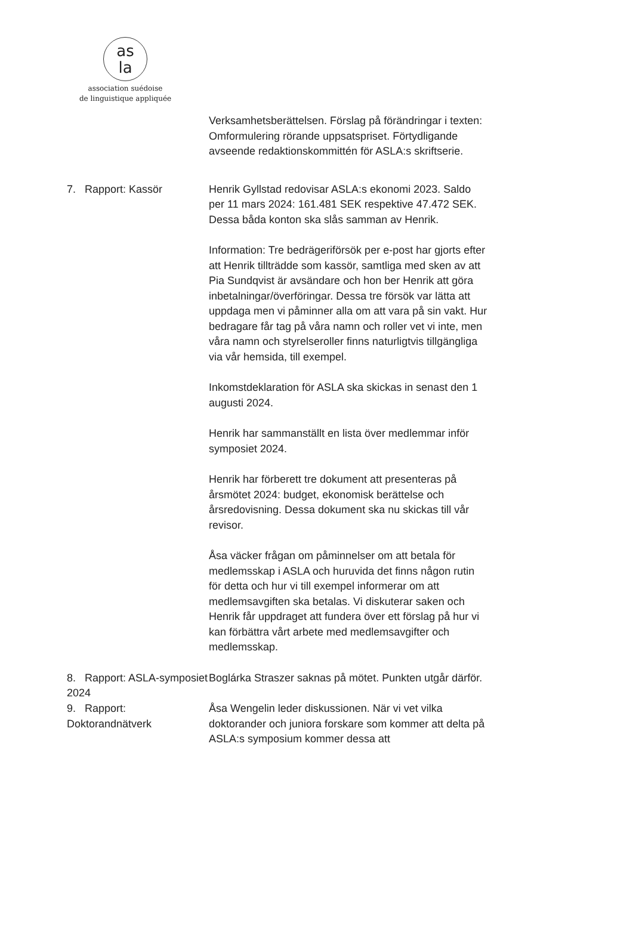as
la
association suédoise
de linguistique appliquée
Verksamhetsberättelsen. Förslag på förändringar i texten: Omformulering rörande uppsatspriset. Förtydligande avseende redaktionskommittén för ASLA:s skriftserie.
7. Rapport: Kassör Henrik Gyllstad redovisar ASLA:s ekonomi 2023. Saldo per 11 mars 2024: 161.481 SEK respektive 47.472 SEK. Dessa båda konton ska slås samman av Henrik.
Information: Tre bedrägeriförsök per e-post har gjorts efter att Henrik tillträdde som kassör, samtliga med sken av att Pia Sundqvist är avsändare och hon ber Henrik att göra inbetalningar/överföringar. Dessa tre försök var lätta att uppdaga men vi påminner alla om att vara på sin vakt. Hur bedragare får tag på våra namn och roller vet vi inte, men våra namn och styrelseroller finns naturligtvis tillgängliga via vår hemsida, till exempel.
Inkomstdeklaration för ASLA ska skickas in senast den 1 augusti 2024.
Henrik har sammanställt en lista över medlemmar inför symposiet 2024.
Henrik har förberett tre dokument att presenteras på årsmötet 2024: budget, ekonomisk berättelse och årsredovisning. Dessa dokument ska nu skickas till vår revisor.
Åsa väcker frågan om påminnelser om att betala för medlemsskap i ASLA och huruvida det finns någon rutin för detta och hur vi till exempel informerar om att medlemsavgiften ska betalas. Vi diskuterar saken och Henrik får uppdraget att fundera över ett förslag på hur vi kan förbättra vårt arbete med medlemsavgifter och medlemsskap.
8. Rapport: ASLA-symposiet 2024
Boglárka Straszer saknas på mötet. Punkten utgår därför.
9. Rapport: Doktorandnätverk Åsa Wengelin leder diskussionen. När vi vet vilka doktorander och juniora forskare som kommer att delta på ASLA:s symposium kommer dessa att